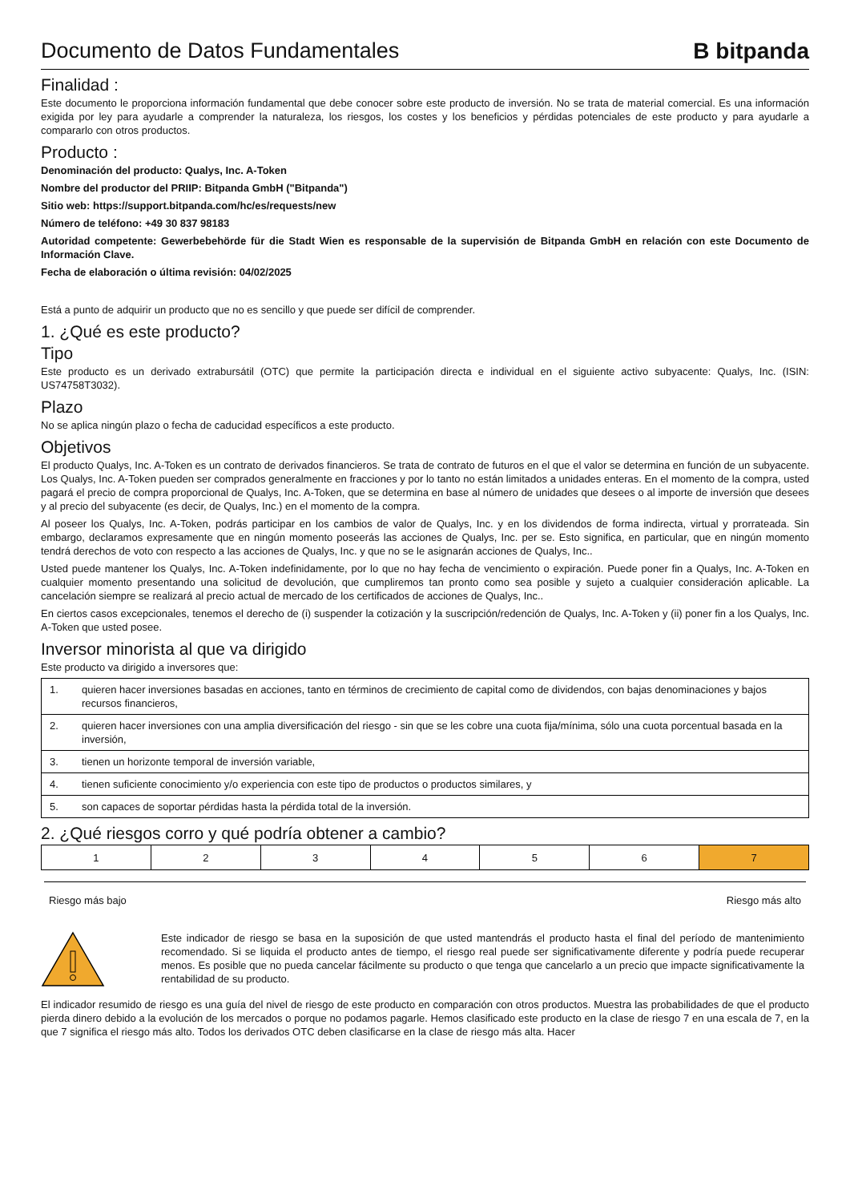Documento de Datos Fundamentales
B bitpanda
Finalidad :
Este documento le proporciona información fundamental que debe conocer sobre este producto de inversión. No se trata de material comercial. Es una información exigida por ley para ayudarle a comprender la naturaleza, los riesgos, los costes y los beneficios y pérdidas potenciales de este producto y para ayudarle a compararlo con otros productos.
Producto :
Denominación del producto: Qualys, Inc. A-Token
Nombre del productor del PRIIP: Bitpanda GmbH ("Bitpanda")
Sitio web: https://support.bitpanda.com/hc/es/requests/new
Número de teléfono: +49 30 837 98183
Autoridad competente: Gewerbebehörde für die Stadt Wien es responsable de la supervisión de Bitpanda GmbH en relación con este Documento de Información Clave.
Fecha de elaboración o última revisión: 04/02/2025
Está a punto de adquirir un producto que no es sencillo y que puede ser difícil de comprender.
1. ¿Qué es este producto?
Tipo
Este producto es un derivado extrabursátil (OTC) que permite la participación directa e individual en el siguiente activo subyacente: Qualys, Inc. (ISIN: US74758T3032).
Plazo
No se aplica ningún plazo o fecha de caducidad específicos a este producto.
Objetivos
El producto Qualys, Inc. A-Token es un contrato de derivados financieros. Se trata de contrato de futuros en el que el valor se determina en función de un subyacente. Los Qualys, Inc. A-Token pueden ser comprados generalmente en fracciones y por lo tanto no están limitados a unidades enteras. En el momento de la compra, usted pagará el precio de compra proporcional de Qualys, Inc. A-Token, que se determina en base al número de unidades que desees o al importe de inversión que desees y al precio del subyacente (es decir, de Qualys, Inc.) en el momento de la compra.
Al poseer los Qualys, Inc. A-Token, podrás participar en los cambios de valor de Qualys, Inc. y en los dividendos de forma indirecta, virtual y prorrateada. Sin embargo, declaramos expresamente que en ningún momento poseerás las acciones de Qualys, Inc. per se. Esto significa, en particular, que en ningún momento tendrá derechos de voto con respecto a las acciones de Qualys, Inc. y que no se le asignarán acciones de Qualys, Inc..
Usted puede mantener los Qualys, Inc. A-Token indefinidamente, por lo que no hay fecha de vencimiento o expiración. Puede poner fin a Qualys, Inc. A-Token en cualquier momento presentando una solicitud de devolución, que cumpliremos tan pronto como sea posible y sujeto a cualquier consideración aplicable. La cancelación siempre se realizará al precio actual de mercado de los certificados de acciones de Qualys, Inc..
En ciertos casos excepcionales, tenemos el derecho de (i) suspender la cotización y la suscripción/redención de Qualys, Inc. A-Token y (ii) poner fin a los Qualys, Inc. A-Token que usted posee.
Inversor minorista al que va dirigido
Este producto va dirigido a inversores que:
| 1. | quieren hacer inversiones basadas en acciones, tanto en términos de crecimiento de capital como de dividendos, con bajas denominaciones y bajos recursos financieros, |
| 2. | quieren hacer inversiones con una amplia diversificación del riesgo - sin que se les cobre una cuota fija/mínima, sólo una cuota porcentual basada en la inversión, |
| 3. | tienen un horizonte temporal de inversión variable, |
| 4. | tienen suficiente conocimiento y/o experiencia con este tipo de productos o productos similares, y |
| 5. | son capaces de soportar pérdidas hasta la pérdida total de la inversión. |
2. ¿Qué riesgos corro y qué podría obtener a cambio?
| 1 | 2 | 3 | 4 | 5 | 6 | 7 |
Riesgo más bajo Riesgo más alto
Este indicador de riesgo se basa en la suposición de que usted mantendrás el producto hasta el final del período de mantenimiento recomendado. Si se liquida el producto antes de tiempo, el riesgo real puede ser significativamente diferente y podría puede recuperar menos. Es posible que no pueda cancelar fácilmente su producto o que tenga que cancelarlo a un precio que impacte significativamente la rentabilidad de su producto.
El indicador resumido de riesgo es una guía del nivel de riesgo de este producto en comparación con otros productos. Muestra las probabilidades de que el producto pierda dinero debido a la evolución de los mercados o porque no podamos pagarle. Hemos clasificado este producto en la clase de riesgo 7 en una escala de 7, en la que 7 significa el riesgo más alto. Todos los derivados OTC deben clasificarse en la clase de riesgo más alta. Hacer